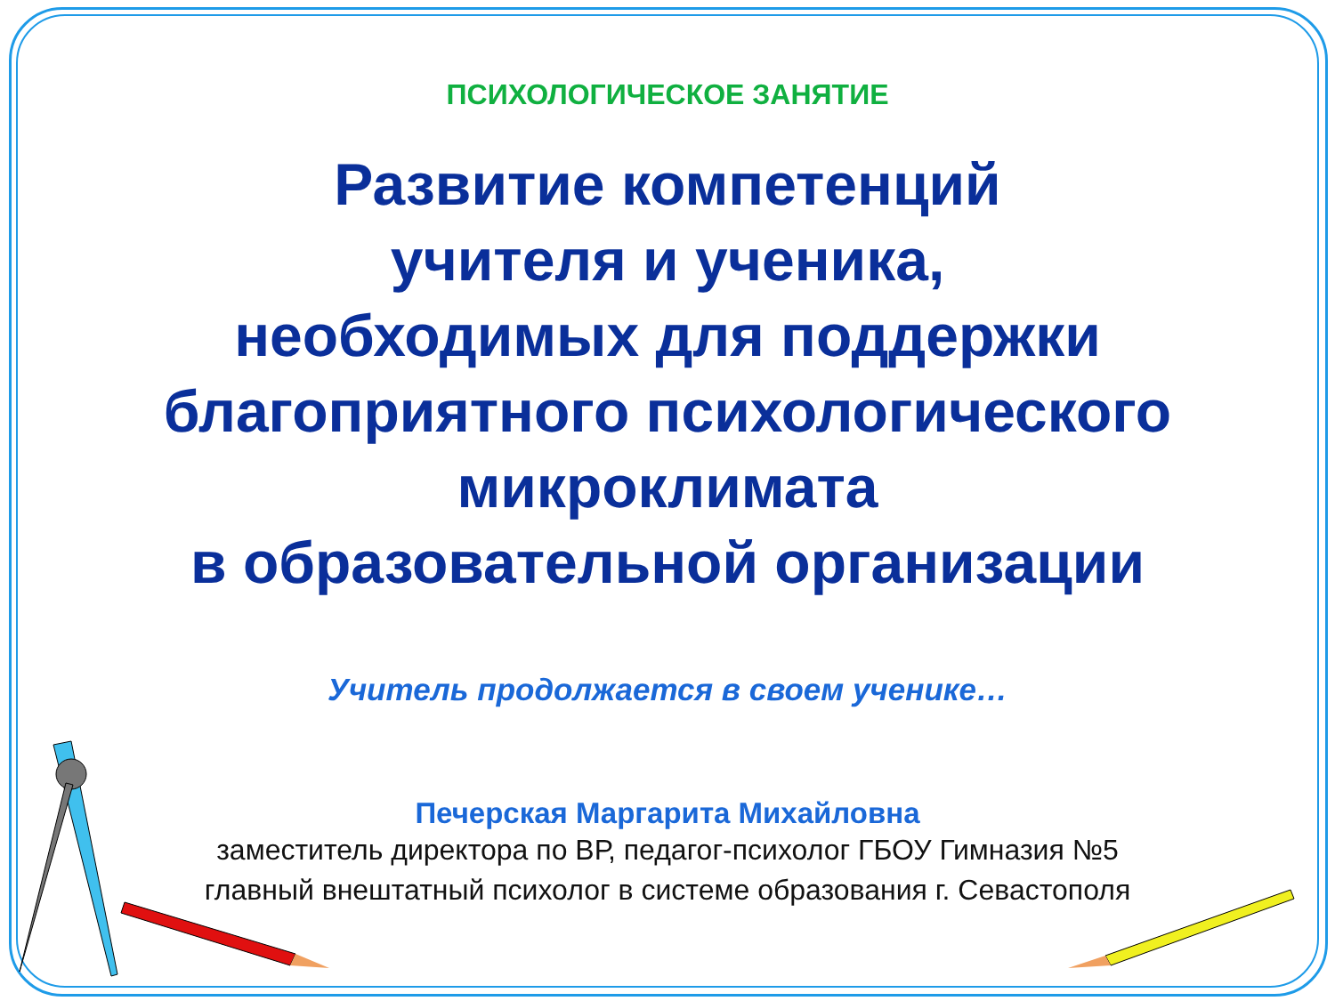ПСИХОЛОГИЧЕСКОЕ ЗАНЯТИЕ
Развитие компетенций
учителя и ученика,
необходимых для поддержки
благоприятного психологического
микроклимата
в образовательной организации
Учитель продолжается в своем ученике…
Печерская Маргарита Михайловна
заместитель директора по ВР, педагог-психолог ГБОУ Гимназия №5
главный внештатный психолог в системе образования г. Севастополя